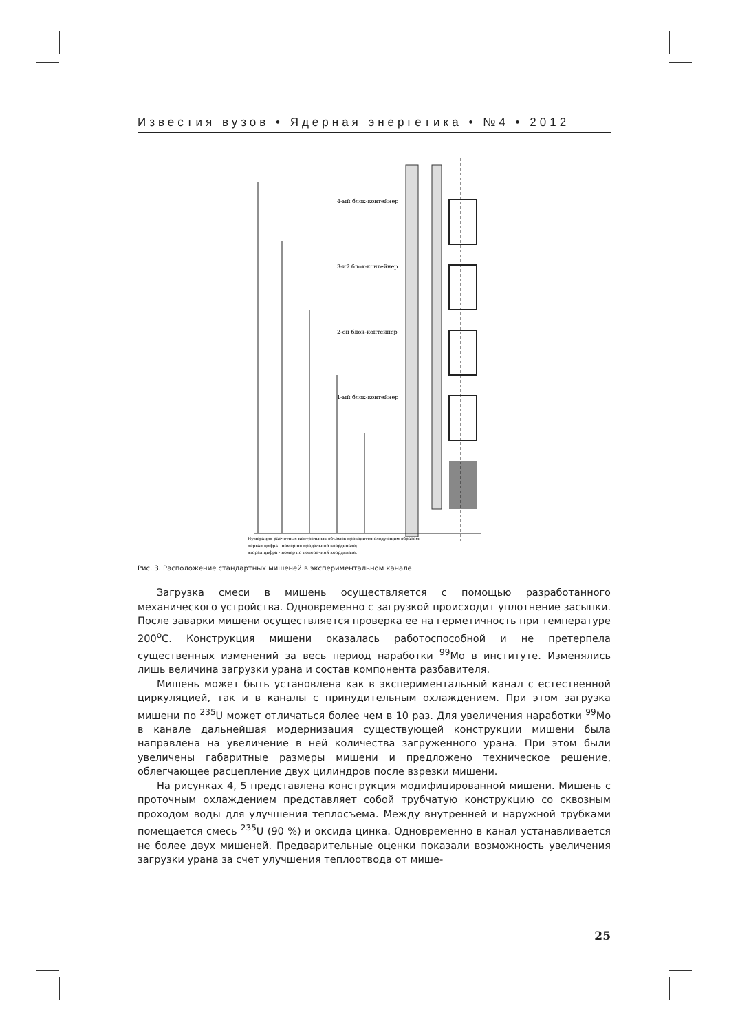Известия вузов • Ядерная энергетика • №4 • 2012
4-ый блок-контейнер
3-ий блок-контейнер
2-ой блок-контейнер
1-ый блок-контейнер
Нумерация расчётных контрольных объёмов проводится следующим образом:
первая цифра - номер по продольной координате;
вторая цифра - номер по поперечной координате.
Рис. 3. Расположение стандартных мишеней в экспериментальном канале
Загрузка смеси в мишень осуществляется с помощью разработанного механического устройства. Одновременно с загрузкой происходит уплотнение засыпки. После заварки мишени осуществляется проверка ее на герметичность при температуре 200<sup>о</sup>С. Конструкция мишени оказалась работоспособной и не претерпела существенных изменений за весь период наработки <sup>99</sup>Мо в институте. Изменялись лишь величина загрузки урана и состав компонента разбавителя.
Мишень может быть установлена как в экспериментальный канал с естественной циркуляцией, так и в каналы с принудительным охлаждением. При этом загрузка мишени по <sup>235</sup>U может отличаться более чем в 10 раз. Для увеличения наработки <sup>99</sup>Мо в канале дальнейшая модернизация существующей конструкции мишени была направлена на увеличение в ней количества загруженного урана. При этом были увеличены габаритные размеры мишени и предложено техническое решение, облегчающее расцепление двух цилиндров после взрезки мишени.
На рисунках 4, 5 представлена конструкция модифицированной мишени. Мишень с проточным охлаждением представляет собой трубчатую конструкцию со сквозным проходом воды для улучшения теплосъема. Между внутренней и наружной трубками помещается смесь <sup>235</sup>U (90 %) и оксида цинка. Одновременно в канал устанавливается не более двух мишеней. Предварительные оценки показали возможность увеличения загрузки урана за счет улучшения теплоотвода от мише-
25